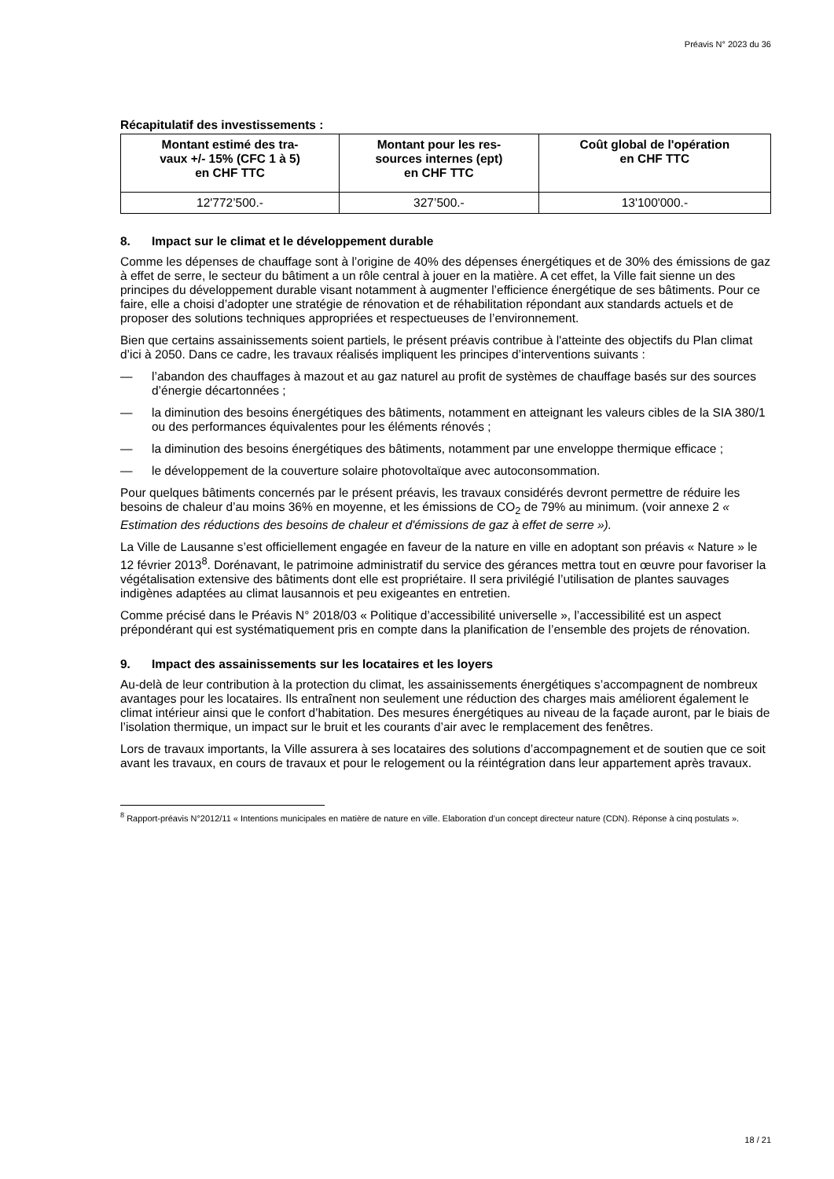Préavis N° 2023 du 36
Récapitulatif des investissements :
| Montant estimé des tra- vaux +/- 15% (CFC 1 à 5) en CHF TTC | Montant pour les res- sources internes (ept) en CHF TTC | Coût global de l'opération en CHF TTC |
| --- | --- | --- |
| 12'772’500.- | 327’500.- | 13'100'000.- |
8. Impact sur le climat et le développement durable
Comme les dépenses de chauffage sont à l’origine de 40% des dépenses énergétiques et de 30% des émissions de gaz à effet de serre, le secteur du bâtiment a un rôle central à jouer en la matière. A cet effet, la Ville fait sienne un des principes du développement durable visant notamment à augmenter l’efficience énergétique de ses bâtiments. Pour ce faire, elle a choisi d’adopter une stratégie de rénovation et de réhabilitation répondant aux standards actuels et de proposer des solutions techniques appropriées et respectueuses de l’environnement.
Bien que certains assainissements soient partiels, le présent préavis contribue à l'atteinte des objectifs du Plan climat d’ici à 2050. Dans ce cadre, les travaux réalisés impliquent les principes d’interventions suivants :
— l’abandon des chauffages à mazout et au gaz naturel au profit de systèmes de chauffage basés sur des sources d’énergie décartonnées ;
— la diminution des besoins énergétiques des bâtiments, notamment en atteignant les valeurs cibles de la SIA 380/1 ou des performances équivalentes pour les éléments rénovés ;
— la diminution des besoins énergétiques des bâtiments, notamment par une enveloppe thermique efficace ;
— le développement de la couverture solaire photovoltaïque avec autoconsommation.
Pour quelques bâtiments concernés par le présent préavis, les travaux considérés devront permettre de réduire les besoins de chaleur d’au moins 36% en moyenne, et les émissions de CO<sub>2</sub> de 79% au minimum. (voir annexe 2 « Estimation des réductions des besoins de chaleur et d'émissions de gaz à effet de serre »).
La Ville de Lausanne s’est officiellement engagée en faveur de la nature en ville en adoptant son préavis « Nature » le 12 février 2013<sup>8</sup>. Dorénavant, le patrimoine administratif du service des gérances mettra tout en œuvre pour favoriser la végétalisation extensive des bâtiments dont elle est propriétaire. Il sera privilégié l’utilisation de plantes sauvages indigènes adaptées au climat lausannois et peu exigeantes en entretien.
Comme précisé dans le Préavis N° 2018/03 « Politique d’accessibilité universelle », l’accessibilité est un aspect prépondérant qui est systématiquement pris en compte dans la planification de l’ensemble des projets de rénovation.
9. Impact des assainissements sur les locataires et les loyers
Au-delà de leur contribution à la protection du climat, les assainissements énergétiques s’accompagnent de nombreux avantages pour les locataires. Ils entraînent non seulement une réduction des charges mais améliorent également le climat intérieur ainsi que le confort d’habitation. Des mesures énergétiques au niveau de la façade auront, par le biais de l’isolation thermique, un impact sur le bruit et les courants d’air avec le remplacement des fenêtres.
Lors de travaux importants, la Ville assurera à ses locataires des solutions d’accompagnement et de soutien que ce soit avant les travaux, en cours de travaux et pour le relogement ou la réintégration dans leur appartement après travaux.
<sup>8</sup> Rapport-préavis N°2012/11 « Intentions municipales en matière de nature en ville. Elaboration d’un concept directeur nature (CDN). Réponse à cinq postulats ».
18 / 21